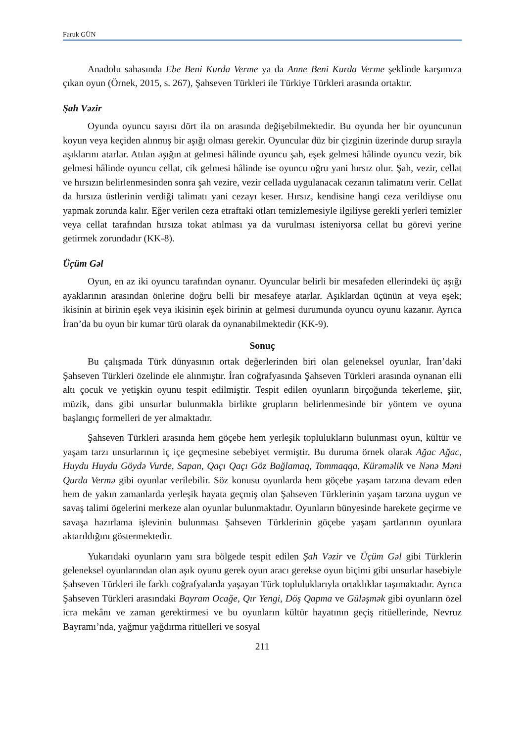Faruk GÜN
Anadolu sahasında Ebe Beni Kurda Verme ya da Anne Beni Kurda Verme şeklinde karşımıza çıkan oyun (Örnek, 2015, s. 267), Şahseven Türkleri ile Türkiye Türkleri arasında ortaktır.
Şah Vəzir
Oyunda oyuncu sayısı dört ila on arasında değişebilmektedir. Bu oyunda her bir oyuncunun koyun veya keçiden alınmış bir aşığı olması gerekir. Oyuncular düz bir çizginin üzerinde durup sırayla aşıklarını atarlar. Atılan aşığın at gelmesi hâlinde oyuncu şah, eşek gelmesi hâlinde oyuncu vezir, bik gelmesi hâlinde oyuncu cellat, cik gelmesi hâlinde ise oyuncu oğru yani hırsız olur. Şah, vezir, cellat ve hırsızın belirlenmesinden sonra şah vezire, vezir cellada uygulanacak cezanın talimatını verir. Cellat da hırsıza üstlerinin verdiği talimatı yani cezayı keser. Hırsız, kendisine hangi ceza verildiyse onu yapmak zorunda kalır. Eğer verilen ceza etraftaki otları temizlemesiyle ilgiliyse gerekli yerleri temizler veya cellat tarafından hırsıza tokat atılması ya da vurulması isteniyorsa cellat bu görevi yerine getirmek zorundadır (KK-8).
Üçüm Gəl
Oyun, en az iki oyuncu tarafından oynanır. Oyuncular belirli bir mesafeden ellerindeki üç aşığı ayaklarının arasından önlerine doğru belli bir mesafeye atarlar. Aşıklardan üçünün at veya eşek; ikisinin at birinin eşek veya ikisinin eşek birinin at gelmesi durumunda oyuncu oyunu kazanır. Ayrıca İran’da bu oyun bir kumar türü olarak da oynanabilmektedir (KK-9).
Sonuç
Bu çalışmada Türk dünyasının ortak değerlerinden biri olan geleneksel oyunlar, İran’daki Şahseven Türkleri özelinde ele alınmıştır. İran coğrafyasında Şahseven Türkleri arasında oynanan elli altı çocuk ve yetişkin oyunu tespit edilmiştir. Tespit edilen oyunların birçoğunda tekerleme, şiir, müzik, dans gibi unsurlar bulunmakla birlikte grupların belirlenmesinde bir yöntem ve oyuna başlangıç formelleri de yer almaktadır.
Şahseven Türkleri arasında hem göçebe hem yerleşik toplulukların bulunması oyun, kültür ve yaşam tarzı unsurlarının iç içe geçmesine sebebiyet vermiştir. Bu duruma örnek olarak Ağac Ağac, Huydu Huydu Göydə Vurde, Sapan, Qaçı Qaçı Göz Bağlamaq, Tommaqqa, Kürəməlik ve Nənə Məni Qurda Vermə gibi oyunlar verilebilir. Söz konusu oyunlarda hem göçebe yaşam tarzına devam eden hem de yakın zamanlarda yerleşik hayata geçmiş olan Şahseven Türklerinin yaşam tarzına uygun ve savaş talimi ögelerini merkeze alan oyunlar bulunmaktadır. Oyunların bünyesinde harekete geçirme ve savaşa hazırlama işlevinin bulunması Şahseven Türklerinin göçebe yaşam şartlarının oyunlara aktarıldığını göstermektedir.
Yukarıdaki oyunların yanı sıra bölgede tespit edilen Şah Vəzir ve Üçüm Gəl gibi Türklerin geleneksel oyunlarından olan aşık oyunu gerek oyun aracı gerekse oyun biçimi gibi unsurlar hasebiyle Şahseven Türkleri ile farklı coğrafyalarda yaşayan Türk topluluklarıyla ortaklıklar taşımaktadır. Ayrıca Şahseven Türkleri arasındaki Bayram Ocağe, Qır Yengi, Döş Qapma ve Güləşmək gibi oyunların özel icra mekânı ve zaman gerektirmesi ve bu oyunların kültür hayatının geçiş ritüellerinde, Nevruz Bayramı’nda, yağmur yağdırma ritüelleri ve sosyal
211